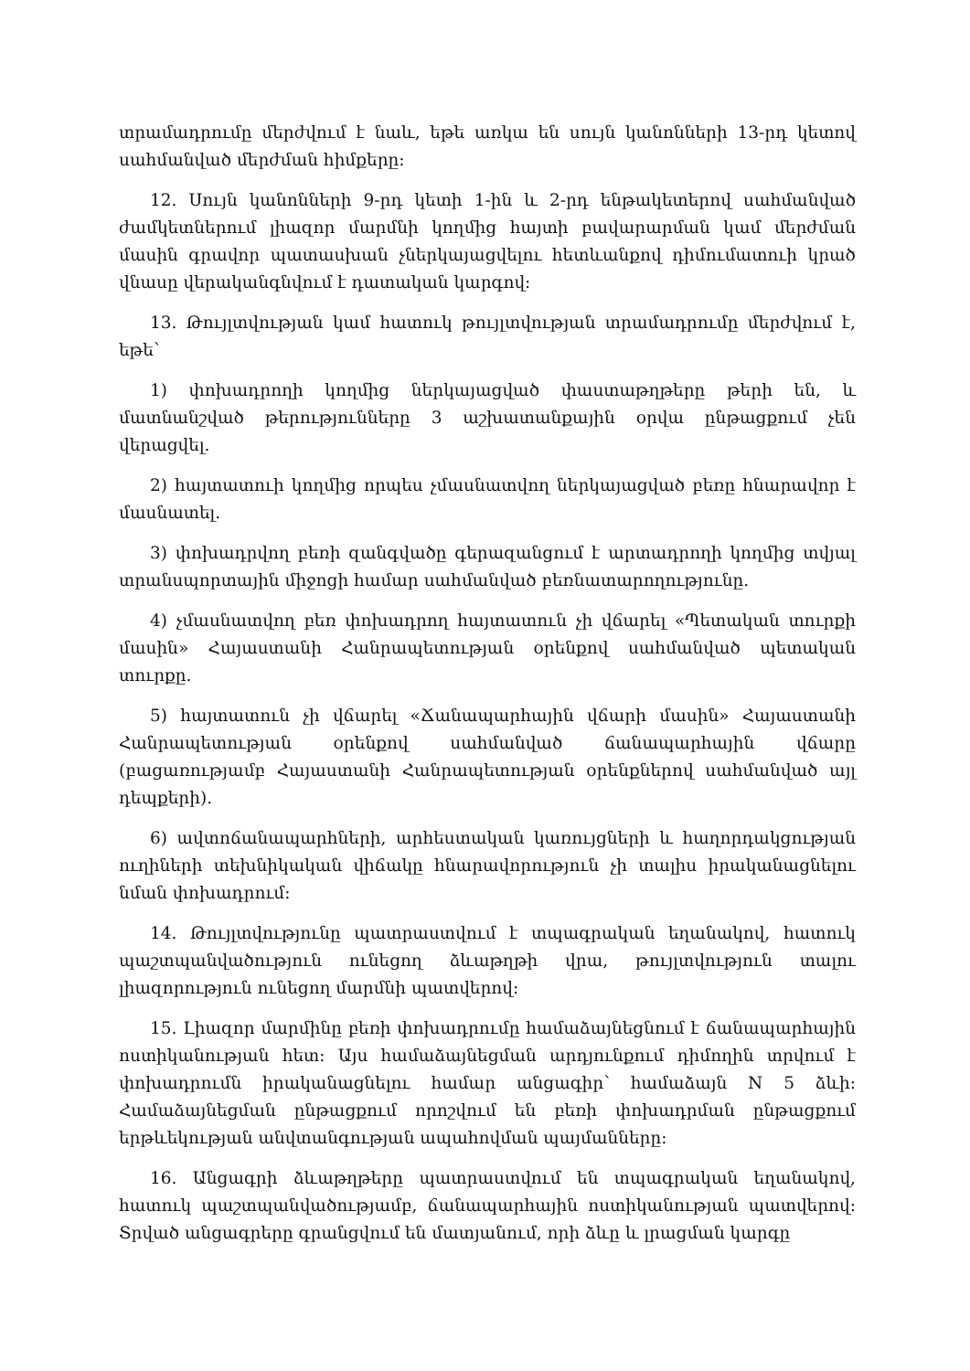տրամադրումը մերժվում է նաև, եթե առկա են սույն կանոնների 13-րդ կետով սահմանված մերժման հիմքերը:
12. Սույն կանոնների 9-րդ կետի 1-ին և 2-րդ ենթակետերով սահմանված ժամկետներում լիազոր մարմնի կողմից հայտի բավարարման կամ մերժման մասին գրավոր պատասխան չներկայացվելու հետևանքով դիմումատուի կրած վնասը վերականգնվում է դատական կարգով:
13. Թույլտվության կամ հատուկ թույլտվության տրամադրումը մերժվում է, եթե՝
1) փոխադրողի կողմից ներկայացված փաստաթղթերը թերի են, և մատնանշված թերությունները 3 աշխատանքային օրվա ընթացքում չեն վերացվել.
2) հայտատուի կողմից որպես չմասնատվող ներկայացված բեռը հնարավոր է մասնատել.
3) փոխադրվող բեռի զանգվածը գերազանցում է արտադրողի կողմից տվյալ տրանսպորտային միջոցի համար սահմանված բեռնատարողությունը.
4) չմասնատվող բեռ փոխադրող հայտատուն չի վճարել «Պետական տուրքի մասին» Հայաստանի Հանրապետության օրենքով սահմանված պետական տուրքը.
5) հայտատուն չի վճարել «Ճանապարհային վճարի մասին» Հայաստանի Հանրապետության օրենքով սահմանված ճանապարհային վճարը (բացառությամբ Հայաստանի Հանրապետության օրենքներով սահմանված այլ դեպքերի).
6) ավտոճանապարհների, արհեստական կառույցների և հաղորդակցության ուղիների տեխնիկական վիճակը հնարավորություն չի տալիս իրականացնելու նման փոխադրում:
14. Թույլտվությունը պատրաստվում է տպագրական եղանակով, հատուկ պաշտպանվածություն ունեցող ձևաթղթի վրա, թույլտվություն տալու լիազորություն ունեցող մարմնի պատվերով:
15. Լիազոր մարմինը բեռի փոխադրումը համաձայնեցնում է ճանապարհային ոստիկանության հետ: Այս համաձայնեցման արդյունքում դիմողին տրվում է փոխադրումն իրականացնելու համար անցագիր՝ համաձայն N 5 ձևի: Համաձայնեցման ընթացքում որոշվում են բեռի փոխադրման ընթացքում երթևեկության անվտանգության ապահովման պայմանները:
16. Անցագրի ձևաթղթերը պատրաստվում են տպագրական եղանակով, հատուկ պաշտպանվածությամբ, ճանապարհային ոստիկանության պատվերով: Տրված անցագրերը գրանցվում են մատյանում, որի ձևը և լրացման կարգը